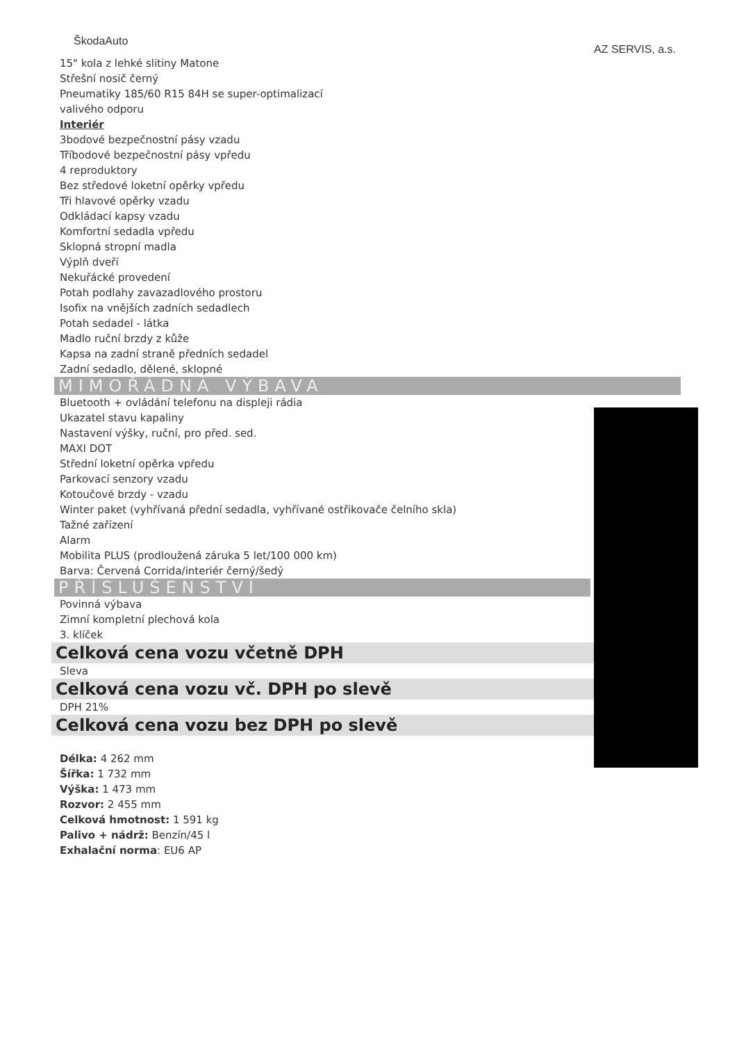ŠkodaAuto
AZ SERVIS, a.s.
15" kola z lehké slitiny Matone
Střešní nosič černý
Pneumatiky 185/60 R15 84H se super-optimalizací
valivého odporu
Interiér
3bodové bezpečnostní pásy vzadu
Tříbodové bezpečnostní pásy vpředu
4 reproduktory
Bez středové loketní opěrky vpředu
Tři hlavové opěrky vzadu
Odkládací kapsy vzadu
Komfortní sedadla vpředu
Sklopná stropní madla
Výplň dveří
Nekuřácké provedení
Potah podlahy zavazadlového prostoru
Isofix na vnějších zadních sedadlech
Potah sedadel - látka
Madlo ruční brzdy z kůže
Kapsa na zadní straně předních sedadel
Zadní sedadlo, dělené, sklopné
MIMOŘÁDNÁ VÝBAVA
Bluetooth + ovládání telefonu na displeji rádia
Ukazatel stavu kapaliny
Nastavení výšky, ruční, pro před. sed.
MAXI DOT
Střední loketní opěrka vpředu
Parkovací senzory vzadu
Kotoučové brzdy - vzadu
Winter paket (vyhřívaná přední sedadla, vyhřívané ostřikovače čelního skla)
Tažné zařízení
Alarm
Mobilita PLUS (prodloužená záruka 5 let/100 000 km)
Barva: Červená Corrida/interiér černý/šedý
PŘÍSLUŠENSTVÍ
Povinná výbava
Zimní kompletní plechová kola
3. klíček
Celková cena vozu včetně DPH
Sleva
Celková cena vozu vč. DPH po slevě
DPH 21%
Celková cena vozu bez DPH po slevě
Délka: 4 262 mm
Šířka: 1 732 mm
Výška: 1 473 mm
Rozvor: 2 455 mm
Celková hmotnost: 1 591 kg
Palivo + nádrž: Benzín/45 l
Exhalační norma: EU6 AP